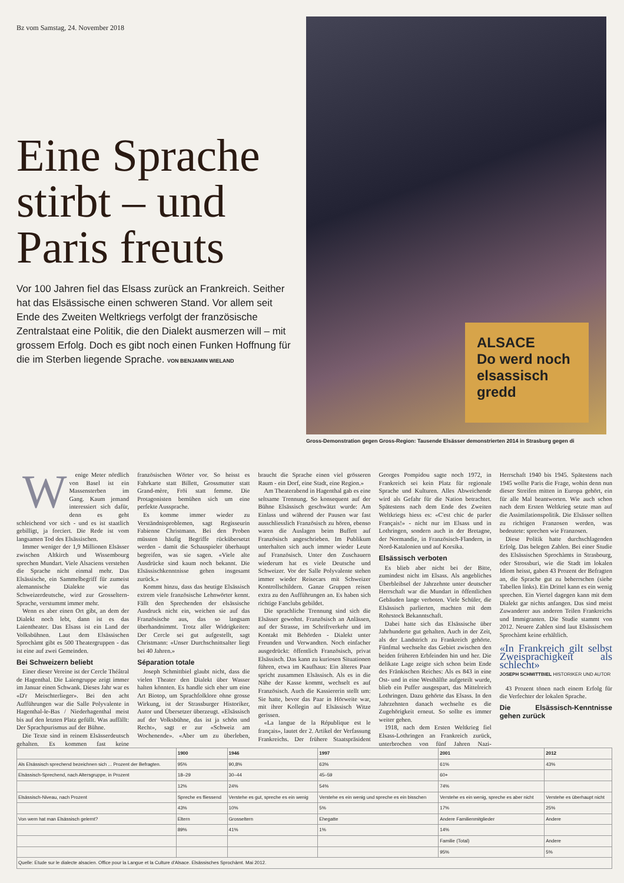Bz vom Samstag, 24. November 2018
Eine Sprache stirbt – und Paris freuts
Vor 100 Jahren fiel das Elsass zurück an Frankreich. Seither hat das Elsässische einen schweren Stand. Vor allem seit Ende des Zweiten Weltkriegs verfolgt der französische Zentralstaat eine Politik, die den Dialekt ausmerzen will – mit grossem Erfolg. Doch es gibt noch einen Funken Hoffnung für die im Sterben liegende Sprache. VON BENJAMIN WIELAND
ALSACE
Do werd noch elsassisch gredd
Gross-Demonstration gegen Gross-Region: Tausende Elsässer demonstrierten 2014 in Strasburg gegen di
Wenige Meter nördlich von Basel ist ein Massensterben im Gang. Kaum jemand interessiert sich dafür, denn es geht schleichend vor sich - und es ist staatlich gebilligt, ja forciert. Die Rede ist vom langsamen Tod des Elsässischen.
Immer weniger der 1,9 Millionen Elsässer zwischen Altkirch und Wissembourg sprechen Mundart. Viele Alsaciens verstehen die Sprache nicht einmal mehr. Das Elsässische, ein Sammelbegriff für zumeist alemannische Dialekte wie das Schweizerdeutsche, wird zur Grosseltern-Sprache, verstummt immer mehr.
Wenn es aber einen Ort gibt, an dem der Dialekt noch lebt, dann ist es das Laientheater. Das Elsass ist ein Land der Volksbühnen. Laut dem Elsässischen Sprochàmt gibt es 500 Theatergruppen - das ist eine auf zwei Gemeinden.
Bei Schweizern beliebt
Einer dieser Vereine ist der Cercle Théâtral de Hagenthal. Die Laiengruppe zeigt immer im Januar einen Schwank. Dieses Jahr war es «D'r Meischterlieger». Bei den acht Aufführungen war die Salle Polyvalente in Hagenthal-le-Bas / Niederhagenthal meist bis auf den letzten Platz gefüllt. Was auffällt: Der Sprachpurismus auf der Bühne.
Die Texte sind in reinem Elsässerdeutsch gehalten. Es kommen fast keine französischen Wörter vor. So heisst es Fahrkarte statt Billett, Grossmutter statt Grand-mère, Fröi statt femme. Die Protagonisten bemühen sich um eine perfekte Aussprache.
Es komme immer wieder zu Verständnisproblemen, sagt Regisseurin Fabienne Christmann. Bei den Proben müssten häufig Begriffe rückübersetzt werden - damit die Schauspieler überhaupt begreifen, was sie sagen. «Viele alte Ausdrücke sind kaum noch bekannt. Die Elsässischkenntnisse gehen insgesamt zurück.»
Kommt hinzu, dass das heutige Elsässisch extrem viele französische Lehnwörter kennt. Fällt den Sprechenden der elsässische Ausdruck nicht ein, weichen sie auf das Französische aus, das so langsam überhandnimmt. Trotz aller Widrigkeiten: Der Cercle sei gut aufgestellt, sagt Christmann: «Unser Durchschnittsalter liegt bei 40 Jahren.»
Séparation totale
Joseph Schmittbiel glaubt nicht, dass die vielen Theater den Dialekt über Wasser halten könnten. Es handle sich eher um eine Art Biotop, um Sprachfolklore ohne grosse Wirkung, ist der Strassburger Historiker, Autor und Übersetzer überzeugt. «Elsässisch auf der Volksbühne, das ist ja schön und Recht», sagt er zur «Schweiz am Wochenende». «Aber um zu überleben, braucht die Sprache einen viel grösseren Raum - ein Dorf, eine Stadt, eine Region.»
Am Theaterabend in Hagenthal gab es eine seltsame Trennung. So konsequent auf der Bühne Elsässisch geschwätzt wurde: Am Einlass und während der Pausen war fast ausschliesslich Französisch zu hören, ebenso waren die Auslagen beim Buffett auf Französisch angeschrieben. Im Publikum unterhalten sich auch immer wieder Leute auf Französisch. Unter den Zuschauern wiederum hat es viele Deutsche und Schweizer. Vor der Salle Polyvalente stehen immer wieder Reisecars mit Schweizer Kontrollschildern. Ganze Gruppen reisen extra zu den Aufführungen an. Es haben sich richtige Fanclubs gebildet.
Die sprachliche Trennung sind sich die Elsässer gewohnt. Französisch an Anlässen, auf der Strasse, im Schriftverkehr und im Kontakt mit Behörden - Dialekt unter Freunden und Verwandten. Noch einfacher ausgedrückt: öffentlich Französisch, privat Elsässisch. Das kann zu kuriosen Situationen führen, etwa im Kaufhaus: Ein älteres Paar spricht zusammen Elsässisch. Als es in die Nähe der Kasse kommt, wechselt es auf Französisch. Auch die Kassiererin stellt um: Sie hatte, bevor das Paar in Hörweite war, mit ihrer Kollegin auf Elsässisch Witze gerissen.
«La langue de la République est le français», lautet der 2. Artikel der Verfassung Frankreichs. Der frühere Staatspräsident Georges Pompidou sagte noch 1972, in Frankreich sei kein Platz für regionale Sprache und Kulturen. Alles Abweichende wird als Gefahr für die Nation betrachtet. Spätestens nach dem Ende des Zweiten Weltkriegs hiess es: «C'est chic de parler Français!» - nicht nur im Elsass und in Lothringen, sondern auch in der Bretagne, der Normandie, in Französisch-Flandern, in Nord-Katalonien und auf Korsika.
Elsässisch verboten
Es blieb aber nicht bei der Bitte, zumindest nicht im Elsass. Als angebliches Überbleibsel der Jahrzehnte unter deutscher Herrschaft war die Mundart in öffentlichen Gebäuden lange verboten. Viele Schüler, die Elsässisch parlierten, machten mit dem Rohrstock Bekanntschaft.
Dabei hatte sich das Elsässische über Jahrhunderte gut gehalten. Auch in der Zeit, als der Landstrich zu Frankreich gehörte. Fünfmal wechselte das Gebiet zwischen den beiden früheren Erbfeinden hin und her. Die delikate Lage zeigte sich schon beim Ende des Fränkischen Reiches: Als es 843 in eine Ost- und in eine Westhälfte aufgeteilt wurde, blieb ein Puffer ausgespart, das Mittelreich Lothringen. Dazu gehörte das Elsass. In den Jahrzehnten danach wechselte es die Zugehörigkeit erneut. So sollte es immer weiter gehen.
1918, nach dem Ersten Weltkrieg fiel Elsass-Lothringen an Frankreich zurück, unterbrochen von fünf Jahren Nazi-Herrschaft 1940 bis 1945. Spätestens nach 1945 wollte Paris die Frage, wohin denn nun dieser Streifen mitten in Europa gehört, ein für alle Mal beantworten. Wie auch schon nach dem Ersten Weltkrieg setzte man auf die Assimilationspolitik. Die Elsässer sollten zu richtigen Franzosen werden, was bedeutete: sprechen wie Franzosen.
Diese Politik hatte durchschlagenden Erfolg. Das belegen Zahlen. Bei einer Studie des Elsässischen Sprochàmts in Strasbourg, oder Strossburi, wie die Stadt im lokalen Idiom heisst, gaben 43 Prozent der Befragten an, die Sprache gut zu beherrschen (siehe Tabellen links). Ein Drittel kann es ein wenig sprechen. Ein Viertel dagegen kann mit dem Dialekt gar nichts anfangen. Das sind meist Zuwanderer aus anderen Teilen Frankreichs und Immigranten. Die Studie stammt von 2012. Neuere Zahlen sind laut Elsässischem Sprochàmt keine erhältlich.
«In Frankreich gilt selbst Zweisprachigkeit als schlecht»
JOSEPH SCHMITTBIEL HISTORIKER UND AUTOR
43 Prozent tönen nach einem Erfolg für die Verfechter der lokalen Sprache.
Die Elsässisch-Kenntnisse gehen zurück
| | 1900 | 1946 | 1997 | 2001 | 2012 |
| --- | --- | --- | --- | --- | --- |
| Als Elsässisch sprechend bezeichnen sich ... Prozent der Befragten. | 95% | 90,8% | 63% | 61% | 43% |
| Elsässisch-Sprechend, nach Altersgruppe, in Prozent | 18–29 | 30–44 | 45–59 | 60+ | |
| | 12% | 24% | 54% | 74% | |
| Elsässisch-Niveau, nach Prozent | Spreche es fliessend | Verstehe es gut, spreche es ein wenig | Verstehe es ein wenig und spreche es ein bisschen | Verstehe es ein wenig, spreche es aber nicht | Verstehe es überhaupt nicht |
| | 43% | 10% | 5% | 17% | 25% |
| Von wem hat man Elsässisch gelernt? | Eltern | Grosseltern | Ehegatte | Andere Familienmitglieder | Andere |
| | 89% | 41% | 1% | 14% | |
| | | | | Familie (Total) | Andere |
| | | | | 95% | 5% |
| Quelle: Etude sur le dialecte alsacien. Office pour la Langue et la Culture d'Alsace. Elsässisches Sprochàmt. Mai 2012. | | | | | |